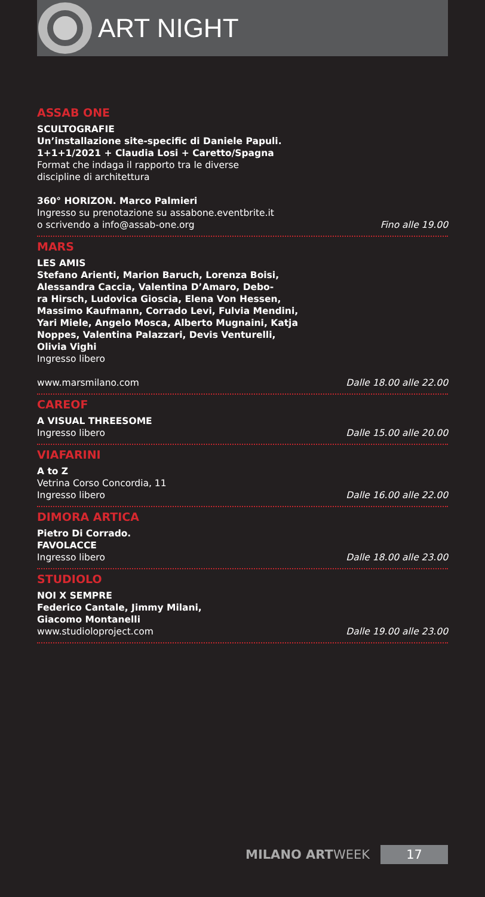ART NIGHT
ASSAB ONE
SCULTOGRAFIE
Un’installazione site-specific di Daniele Papuli.
1+1+1/2021 + Claudia Losi + Caretto/Spagna
Format che indaga il rapporto tra le diverse
discipline di architettura
360° HORIZON. Marco Palmieri
Ingresso su prenotazione su assabone.eventbrite.it
o scrivendo a info@assab-one.org
Fino alle 19.00
MARS
LES AMIS
Stefano Arienti, Marion Baruch, Lorenza Boisi,
Alessandra Caccia, Valentina D’Amaro, Debo-
ra Hirsch, Ludovica Gioscia, Elena Von Hessen,
Massimo Kaufmann, Corrado Levi, Fulvia Mendini,
Yari Miele, Angelo Mosca, Alberto Mugnaini, Katja
Noppes, Valentina Palazzari, Devis Venturelli,
Olivia Vighi
Ingresso libero
www.marsmilano.com
Dalle 18.00 alle 22.00
CAREOF
A VISUAL THREESOME
Ingresso libero
Dalle 15.00 alle 20.00
VIAFARINI
A to Z
Vetrina Corso Concordia, 11
Ingresso libero
Dalle 16.00 alle 22.00
DIMORA ARTICA
Pietro Di Corrado.
FAVOLACCE
Ingresso libero
Dalle 18.00 alle 23.00
STUDIOLO
NOI X SEMPRE
Federico Cantale, Jimmy Milani,
Giacomo Montanelli
www.studioloproject.com
Dalle 19.00 alle 23.00
MILANO ARTWEEK
17